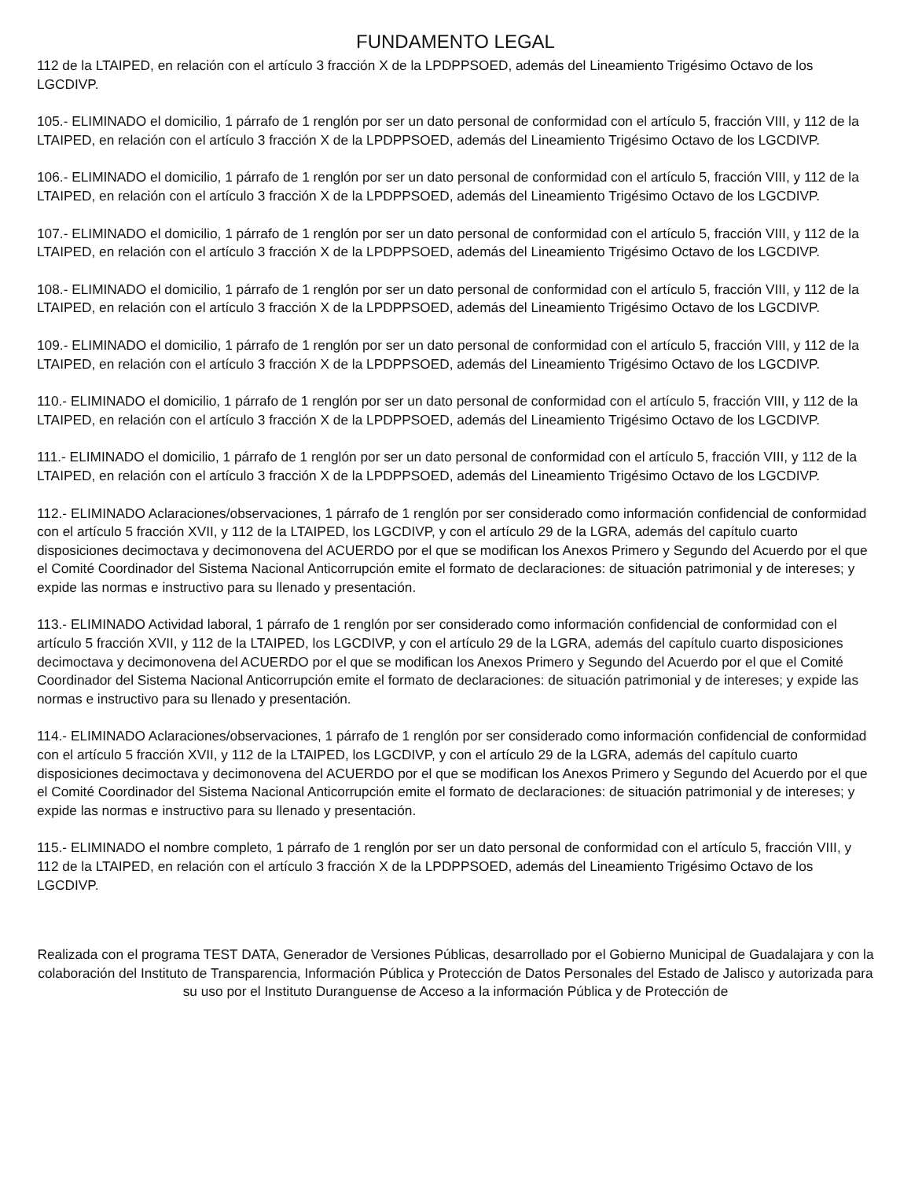FUNDAMENTO LEGAL
112 de la LTAIPED, en relación con el artículo 3 fracción X de la LPDPPSOED, además del Lineamiento Trigésimo Octavo de los LGCDIVP.
105.- ELIMINADO el domicilio, 1 párrafo de 1 renglón por ser un dato personal de conformidad con el artículo 5, fracción VIII, y 112 de la LTAIPED, en relación con el artículo 3 fracción X de la LPDPPSOED, además del Lineamiento Trigésimo Octavo de los LGCDIVP.
106.- ELIMINADO el domicilio, 1 párrafo de 1 renglón por ser un dato personal de conformidad con el artículo 5, fracción VIII, y 112 de la LTAIPED, en relación con el artículo 3 fracción X de la LPDPPSOED, además del Lineamiento Trigésimo Octavo de los LGCDIVP.
107.- ELIMINADO el domicilio, 1 párrafo de 1 renglón por ser un dato personal de conformidad con el artículo 5, fracción VIII, y 112 de la LTAIPED, en relación con el artículo 3 fracción X de la LPDPPSOED, además del Lineamiento Trigésimo Octavo de los LGCDIVP.
108.- ELIMINADO el domicilio, 1 párrafo de 1 renglón por ser un dato personal de conformidad con el artículo 5, fracción VIII, y 112 de la LTAIPED, en relación con el artículo 3 fracción X de la LPDPPSOED, además del Lineamiento Trigésimo Octavo de los LGCDIVP.
109.- ELIMINADO el domicilio, 1 párrafo de 1 renglón por ser un dato personal de conformidad con el artículo 5, fracción VIII, y 112 de la LTAIPED, en relación con el artículo 3 fracción X de la LPDPPSOED, además del Lineamiento Trigésimo Octavo de los LGCDIVP.
110.- ELIMINADO el domicilio, 1 párrafo de 1 renglón por ser un dato personal de conformidad con el artículo 5, fracción VIII, y 112 de la LTAIPED, en relación con el artículo 3 fracción X de la LPDPPSOED, además del Lineamiento Trigésimo Octavo de los LGCDIVP.
111.- ELIMINADO el domicilio, 1 párrafo de 1 renglón por ser un dato personal de conformidad con el artículo 5, fracción VIII, y 112 de la LTAIPED, en relación con el artículo 3 fracción X de la LPDPPSOED, además del Lineamiento Trigésimo Octavo de los LGCDIVP.
112.- ELIMINADO Aclaraciones/observaciones, 1 párrafo de 1 renglón por ser considerado como información confidencial de conformidad con el artículo 5 fracción XVII, y 112 de la LTAIPED, los LGCDIVP, y con el artículo 29 de la LGRA, además del capítulo cuarto disposiciones decimoctava y decimonovena del ACUERDO por el que se modifican los Anexos Primero y Segundo del Acuerdo por el que el Comité Coordinador del Sistema Nacional Anticorrupción emite el formato de declaraciones: de situación patrimonial y de intereses; y expide las normas e instructivo para su llenado y presentación.
113.- ELIMINADO Actividad laboral, 1 párrafo de 1 renglón por ser considerado como información confidencial de conformidad con el artículo 5 fracción XVII, y 112 de la LTAIPED, los LGCDIVP, y con el artículo 29 de la LGRA, además del capítulo cuarto disposiciones decimoctava y decimonovena del ACUERDO por el que se modifican los Anexos Primero y Segundo del Acuerdo por el que el Comité Coordinador del Sistema Nacional Anticorrupción emite el formato de declaraciones: de situación patrimonial y de intereses; y expide las normas e instructivo para su llenado y presentación.
114.- ELIMINADO Aclaraciones/observaciones, 1 párrafo de 1 renglón por ser considerado como información confidencial de conformidad con el artículo 5 fracción XVII, y 112 de la LTAIPED, los LGCDIVP, y con el artículo 29 de la LGRA, además del capítulo cuarto disposiciones decimoctava y decimonovena del ACUERDO por el que se modifican los Anexos Primero y Segundo del Acuerdo por el que el Comité Coordinador del Sistema Nacional Anticorrupción emite el formato de declaraciones: de situación patrimonial y de intereses; y expide las normas e instructivo para su llenado y presentación.
115.- ELIMINADO el nombre completo, 1 párrafo de 1 renglón por ser un dato personal de conformidad con el artículo 5, fracción VIII, y 112 de la LTAIPED, en relación con el artículo 3 fracción X de la LPDPPSOED, además del Lineamiento Trigésimo Octavo de los LGCDIVP.
Realizada con el programa TEST DATA, Generador de Versiones Públicas, desarrollado por el Gobierno Municipal de Guadalajara y con la colaboración del Instituto de Transparencia, Información Pública y Protección de Datos Personales del Estado de Jalisco y autorizada para su uso por el Instituto Duranguense de Acceso a la información Pública y de Protección de